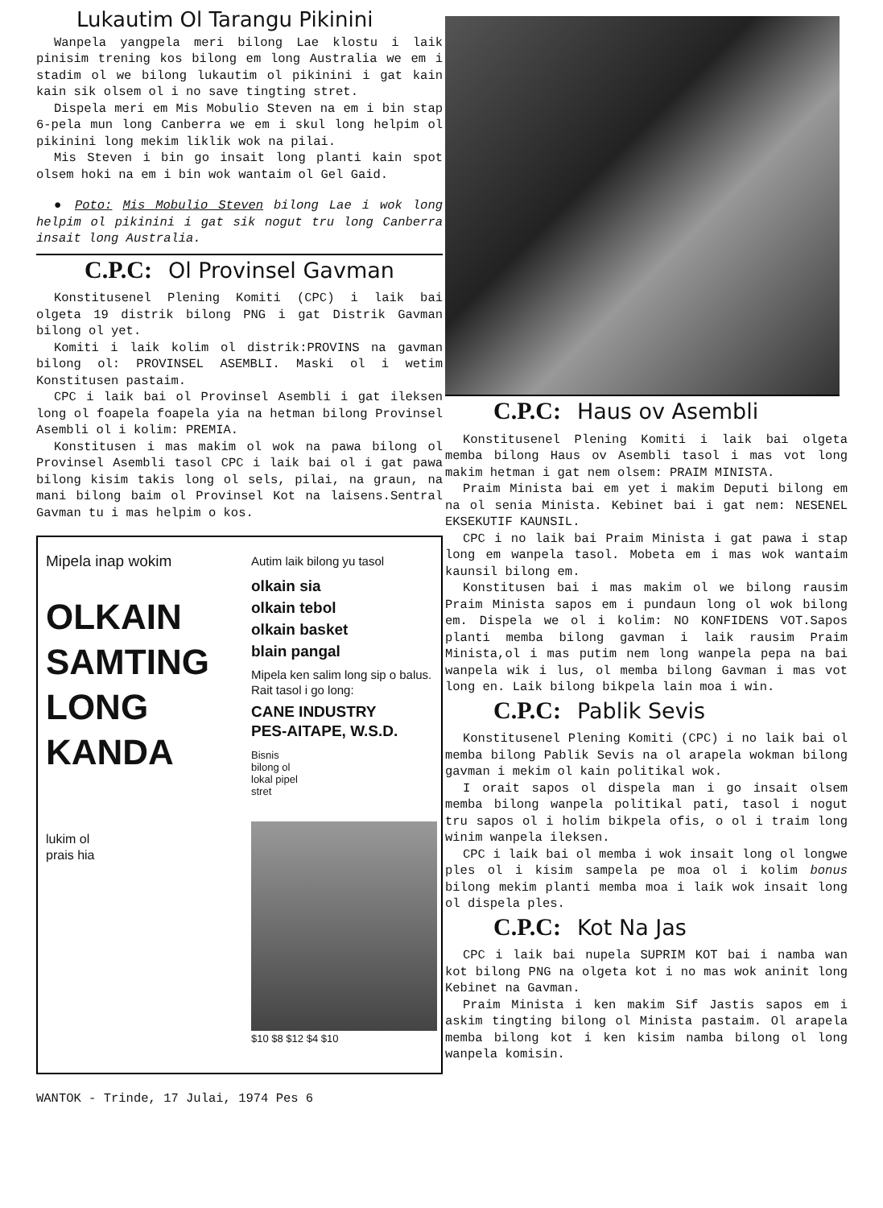Lukautim Ol Tarangu Pikinini
Wanpela yangpela meri bilong Lae klostu i laik pinisim trening kos bilong em long Australia we em i stadim ol we bilong lukautim ol pikinini i gat kain kain sik olsem ol i no save tingting stret.
Dispela meri em Mis Mobulio Steven na em i bin stap 6-pela mun long Canberra we em i skul long helpim ol pikinini long mekim liklik wok na pilai.
Mis Steven i bin go insait long planti kain spot olsem hoki na em i bin wok wantaim ol Gel Gaid.
● Poto: Mis Mobulio Steven bilong Lae i wok long helpim ol pikinini i gat sik nogut tru long Canberra insait long Australia.
C.P.C: Ol Provinsel Gavman
Konstitusenel Plening Komiti (CPC) i laik bai olgeta 19 distrik bilong PNG i gat Distrik Gavman bilong ol yet.
Komiti i laik kolim ol distrik:PROVINS na gavman bilong ol: PROVINSEL ASEMBLI. Maski ol i wetim Konstitusen pastaim.
CPC i laik bai ol Provinsel Asembli i gat ileksen long ol foapela foapela yia na hetman bilong Provinsel Asembli ol i kolim: PREMIA.
Konstitusen i mas makim ol wok na pawa bilong ol Provinsel Asembli tasol CPC i laik bai ol i gat pawa bilong kisim takis long ol sels, pilai, na graun, na mani bilong baim ol Provinsel Kot na laisens.Sentral Gavman tu i mas helpim o kos.
Mipela inap wokim
OLKAIN
SAMTING
LONG
KANDA
lukim ol
prais hia
Autim laik bilong yu tasol
olkain sia
olkain tebol
olkain basket
blain pangal
Mipela ken salim long sip o balus. Rait tasol i go long:
CANE INDUSTRY
PES-AITAPE, W.S.D.
Bisnis
bilong ol
lokal pipel
stret
$10 $8 $12 $4 $10
WANTOK - Trinde, 17 Julai, 1974 Pes 6
C.P.C: Haus ov Asembli
Konstitusenel Plening Komiti i laik bai olgeta memba bilong Haus ov Asembli tasol i mas vot long makim hetman i gat nem olsem: PRAIM MINISTA.
Praim Minista bai em yet i makim Deputi bilong em na ol senia Minista. Kebinet bai i gat nem: NESENEL EKSEKUTIF KAUNSIL.
CPC i no laik bai Praim Minista i gat pawa i stap long em wanpela tasol. Mobeta em i mas wok wantaim kaunsil bilong em.
Konstitusen bai i mas makim ol we bilong rausim Praim Minista sapos em i pundaun long ol wok bilong em. Dispela we ol i kolim: NO KONFIDENS VOT.Sapos planti memba bilong gavman i laik rausim Praim Minista,ol i mas putim nem long wanpela pepa na bai wanpela wik i lus, ol memba bilong Gavman i mas vot long en. Laik bilong bikpela lain moa i win.
C.P.C: Pablik Sevis
Konstitusenel Plening Komiti (CPC) i no laik bai ol memba bilong Pablik Sevis na ol arapela wokman bilong gavman i mekim ol kain politikal wok.
I orait sapos ol dispela man i go insait olsem memba bilong wanpela politikal pati, tasol i nogut tru sapos ol i holim bikpela ofis, o ol i traim long winim wanpela ileksen.
CPC i laik bai ol memba i wok insait long ol longwe ples ol i kisim sampela pe moa ol i kolim bonus bilong mekim planti memba moa i laik wok insait long ol dispela ples.
C.P.C: Kot Na Jas
CPC i laik bai nupela SUPRIM KOT bai i namba wan kot bilong PNG na olgeta kot i no mas wok aninit long Kebinet na Gavman.
Praim Minista i ken makim Sif Jastis sapos em i askim tingting bilong ol Minista pastaim. Ol arapela memba bilong kot i ken kisim namba bilong ol long wanpela komisin.